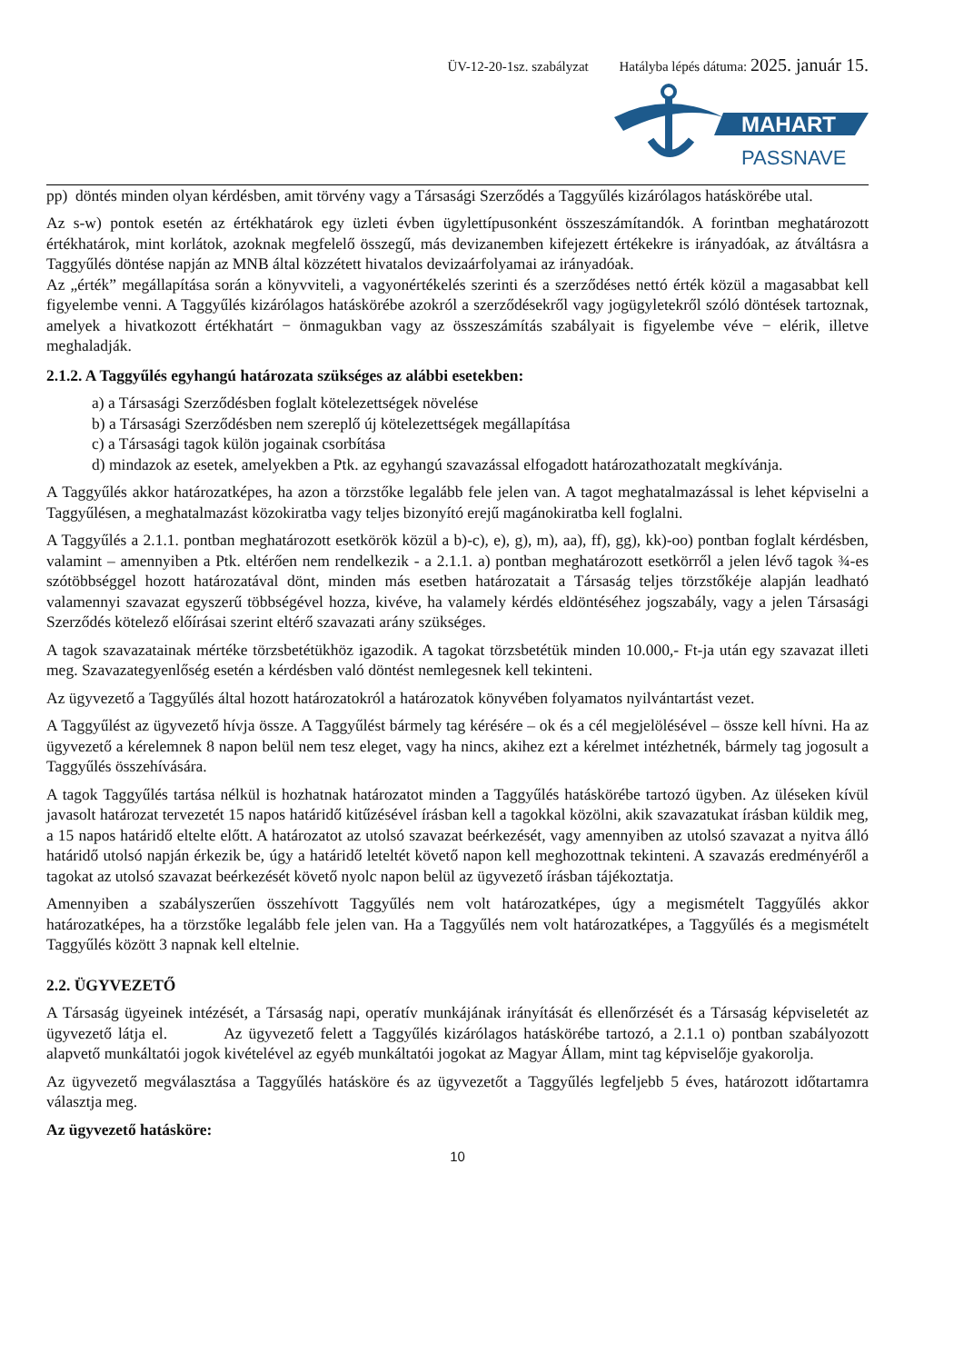ÜV-12-20-1sz. szabályzat Hatályba lépés dátuma: 2025. január 15.
MAHART
PASSNAVE
pp) döntés minden olyan kérdésben, amit törvény vagy a Társasági Szerződés a Taggyűlés kizárólagos hatáskörébe utal.
Az s-w) pontok esetén az értékhatárok egy üzleti évben ügylettípusonként összeszámítandók. A forintban meghatározott értékhatárok, mint korlátok, azoknak megfelelő összegű, más devizanemben kifejezett értékekre is irányadóak, az átváltásra a Taggyűlés döntése napján az MNB által közzétett hivatalos devizaárfolyamai az irányadóak.
Az „érték” megállapítása során a könyvviteli, a vagyonértékelés szerinti és a szerződéses nettó érték közül a magasabbat kell figyelembe venni. A Taggyűlés kizárólagos hatáskörébe azokról a szerződésekről vagy jogügyletekről szóló döntések tartoznak, amelyek a hivatkozott értékhatárt − önmagukban vagy az összeszámítás szabályait is figyelembe véve − elérik, illetve meghaladják.
2.1.2. A Taggyűlés egyhangú határozata szükséges az alábbi esetekben:
a) a Társasági Szerződésben foglalt kötelezettségek növelése
b) a Társasági Szerződésben nem szereplő új kötelezettségek megállapítása
c) a Társasági tagok külön jogainak csorbítása
d) mindazok az esetek, amelyekben a Ptk. az egyhangú szavazással elfogadott határozathozatalt megkívánja.
A Taggyűlés akkor határozatképes, ha azon a törzstőke legalább fele jelen van. A tagot meghatalmazással is lehet képviselni a Taggyűlésen, a meghatalmazást közokiratba vagy teljes bizonyító erejű magánokiratba kell foglalni.
A Taggyűlés a 2.1.1. pontban meghatározott esetkörök közül a b)-c), e), g), m), aa), ff), gg), kk)-oo) pontban foglalt kérdésben, valamint – amennyiben a Ptk. eltérően nem rendelkezik - a 2.1.1. a) pontban meghatározott esetkörről a jelen lévő tagok ¾-es szótöbbséggel hozott határozatával dönt, minden más esetben határozatait a Társaság teljes törzstőkéje alapján leadható valamennyi szavazat egyszerű többségével hozza, kivéve, ha valamely kérdés eldöntéséhez jogszabály, vagy a jelen Társasági Szerződés kötelező előírásai szerint eltérő szavazati arány szükséges.
A tagok szavazatainak mértéke törzsbetétükhöz igazodik. A tagokat törzsbetétük minden 10.000,- Ft-ja után egy szavazat illeti meg. Szavazategyenlőség esetén a kérdésben való döntést nemlegesnek kell tekinteni.
Az ügyvezető a Taggyűlés által hozott határozatokról a határozatok könyvében folyamatos nyilvántartást vezet.
A Taggyűlést az ügyvezető hívja össze. A Taggyűlést bármely tag kérésére – ok és a cél megjelölésével – össze kell hívni. Ha az ügyvezető a kérelemnek 8 napon belül nem tesz eleget, vagy ha nincs, akihez ezt a kérelmet intézhetnék, bármely tag jogosult a Taggyűlés összehívására.
A tagok Taggyűlés tartása nélkül is hozhatnak határozatot minden a Taggyűlés hatáskörébe tartozó ügyben. Az üléseken kívül javasolt határozat tervezetét 15 napos határidő kitűzésével írásban kell a tagokkal közölni, akik szavazatukat írásban küldik meg, a 15 napos határidő eltelte előtt. A határozatot az utolsó szavazat beérkezését, vagy amennyiben az utolsó szavazat a nyitva álló határidő utolsó napján érkezik be, úgy a határidő leteltét követő napon kell meghozottnak tekinteni. A szavazás eredményéről a tagokat az utolsó szavazat beérkezését követő nyolc napon belül az ügyvezető írásban tájékoztatja.
Amennyiben a szabályszerűen összehívott Taggyűlés nem volt határozatképes, úgy a megismételt Taggyűlés akkor határozatképes, ha a törzstőke legalább fele jelen van. Ha a Taggyűlés nem volt határozatképes, a Taggyűlés és a megismételt Taggyűlés között 3 napnak kell eltelnie.
2.2. ÜGYVEZETŐ
A Társaság ügyeinek intézését, a Társaság napi, operatív munkájának irányítását és ellenőrzését és a Társaság képviseletét az ügyvezető látja el. Az ügyvezető felett a Taggyűlés kizárólagos hatáskörébe tartozó, a 2.1.1 o) pontban szabályozott alapvető munkáltatói jogok kivételével az egyéb munkáltatói jogokat az Magyar Állam, mint tag képviselője gyakorolja.
Az ügyvezető megválasztása a Taggyűlés hatásköre és az ügyvezetőt a Taggyűlés legfeljebb 5 éves, határozott időtartamra választja meg.
Az ügyvezető hatásköre:
10